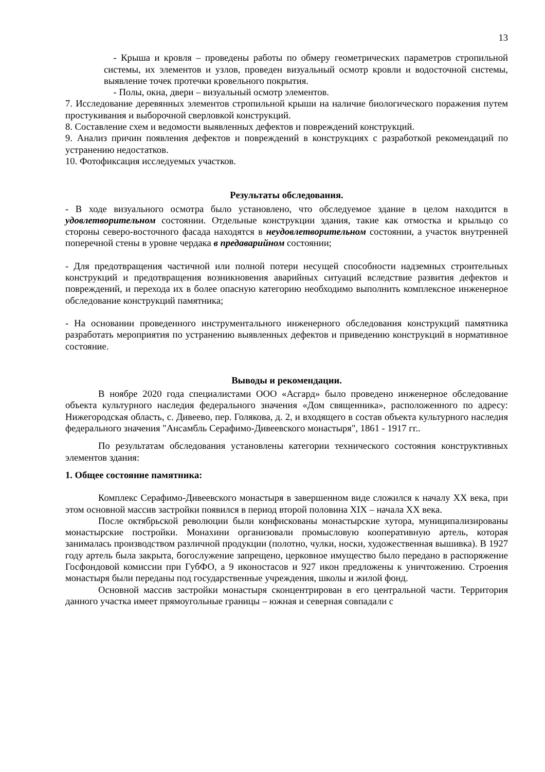13
- Крыша и кровля – проведены работы по обмеру геометрических параметров стропильной системы, их элементов и узлов, проведен визуальный осмотр кровли и водосточной системы, выявление точек протечки кровельного покрытия.
- Полы, окна, двери – визуальный осмотр элементов.
7. Исследование деревянных элементов стропильной крыши на наличие биологического поражения путем простукивания и выборочной сверловкой конструкций.
8. Составление схем и ведомости выявленных дефектов и повреждений конструкций.
9. Анализ причин появления дефектов и повреждений в конструкциях с разработкой рекомендаций по устранению недостатков.
10. Фотофиксация исследуемых участков.
Результаты обследования.
- В ходе визуального осмотра было установлено, что обследуемое здание в целом находится в удовлетворительном состоянии. Отдельные конструкции здания, такие как отмостка и крыльцо со стороны северо-восточного фасада находятся в неудовлетворительном состоянии, а участок внутренней поперечной стены в уровне чердака в предаварийном состоянии;
- Для предотвращения частичной или полной потери несущей способности надземных строительных конструкций и предотвращения возникновения аварийных ситуаций вследствие развития дефектов и повреждений, и перехода их в более опасную категорию необходимо выполнить комплексное инженерное обследование конструкций памятника;
- На основании проведенного инструментального инженерного обследования конструкций памятника разработать мероприятия по устранению выявленных дефектов и приведению конструкций в нормативное состояние.
Выводы и рекомендации.
В ноябре 2020 года специалистами ООО «Асгард» было проведено инженерное обследование объекта культурного наследия федерального значения «Дом священника», расположенного по адресу: Нижегородская область, с. Дивеево, пер. Голякова, д. 2, и входящего в состав объекта культурного наследия федерального значения "Ансамбль Серафимо-Дивеевского монастыря", 1861 - 1917 гг..
По результатам обследования установлены категории технического состояния конструктивных элементов здания:
1. Общее состояние памятника:
Комплекс Серафимо-Дивеевского монастыря в завершенном виде сложился к началу XX века, при этом основной массив застройки появился в период второй половина XIX – начала XX века.
После октябрьской революции были конфискованы монастырские хутора, муниципализированы монастырские постройки. Монахини организовали промысловую кооперативную артель, которая занималась производством различной продукции (полотно, чулки, носки, художественная вышивка). В 1927 году артель была закрыта, богослужение запрещено, церковное имущество было передано в распоряжение Госфондовой комиссии при ГубФО, а 9 иконостасов и 927 икон предложены к уничтожению. Строения монастыря были переданы под государственные учреждения, школы и жилой фонд.
Основной массив застройки монастыря сконцентрирован в его центральной части. Территория данного участка имеет прямоугольные границы – южная и северная совпадали с